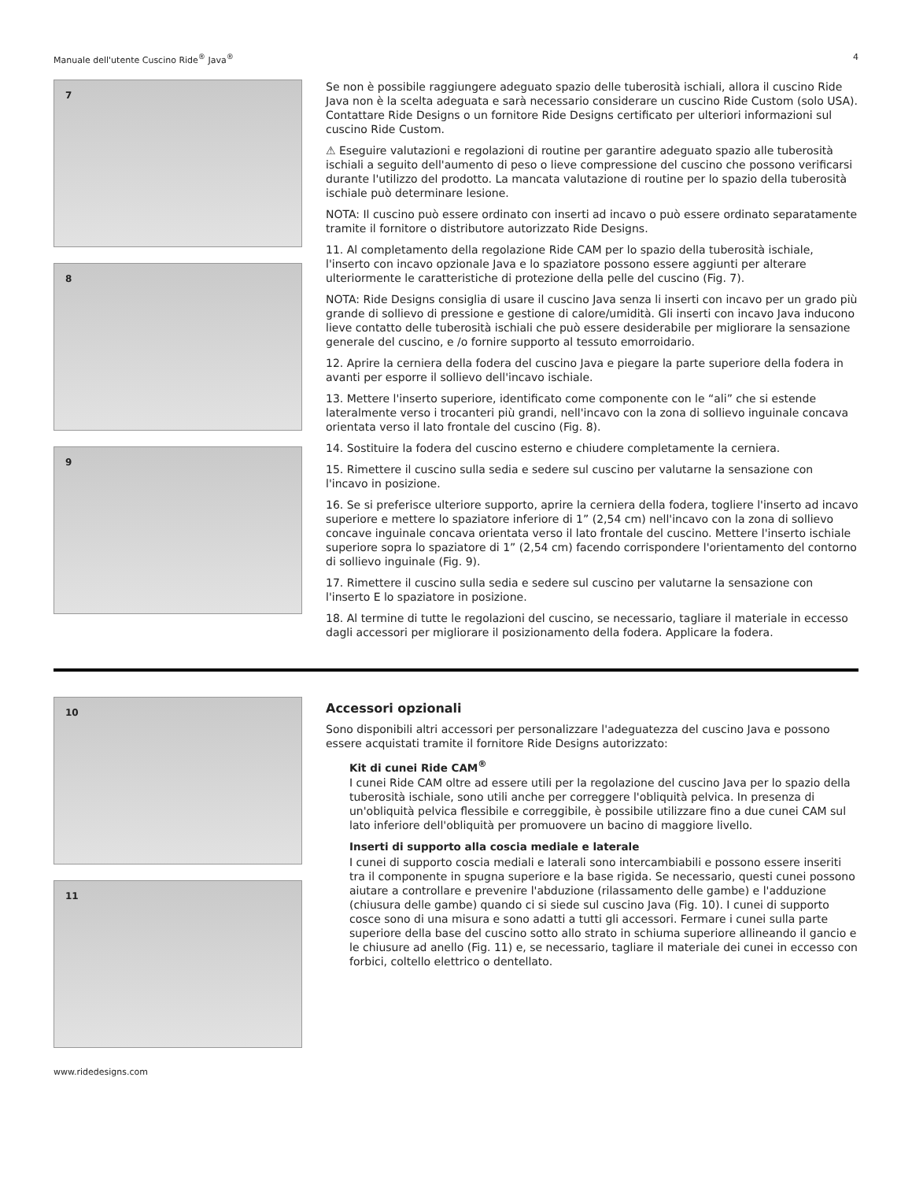Manuale dell'utente Cuscino Ride<sup>®</sup> Java<sup>®</sup> 4
7
8
9
Se non è possibile raggiungere adeguato spazio delle tuberosità ischiali, allora il cuscino Ride Java non è la scelta adeguata e sarà necessario considerare un cuscino Ride Custom (solo USA). Contattare Ride Designs o un fornitore Ride Designs certificato per ulteriori informazioni sul cuscino Ride Custom.
⚠ Eseguire valutazioni e regolazioni di routine per garantire adeguato spazio alle tuberosità ischiali a seguito dell'aumento di peso o lieve compressione del cuscino che possono verificarsi durante l'utilizzo del prodotto. La mancata valutazione di routine per lo spazio della tuberosità ischiale può determinare lesione.
NOTA: Il cuscino può essere ordinato con inserti ad incavo o può essere ordinato separatamente tramite il fornitore o distributore autorizzato Ride Designs.
11. Al completamento della regolazione Ride CAM per lo spazio della tuberosità ischiale, l'inserto con incavo opzionale Java e lo spaziatore possono essere aggiunti per alterare ulteriormente le caratteristiche di protezione della pelle del cuscino (Fig. 7).
NOTA: Ride Designs consiglia di usare il cuscino Java senza li inserti con incavo per un grado più grande di sollievo di pressione e gestione di calore/umidità. Gli inserti con incavo Java inducono lieve contatto delle tuberosità ischiali che può essere desiderabile per migliorare la sensazione generale del cuscino, e /o fornire supporto al tessuto emorroidario.
12. Aprire la cerniera della fodera del cuscino Java e piegare la parte superiore della fodera in avanti per esporre il sollievo dell'incavo ischiale.
13. Mettere l'inserto superiore, identificato come componente con le “ali” che si estende lateralmente verso i trocanteri più grandi, nell'incavo con la zona di sollievo inguinale concava orientata verso il lato frontale del cuscino (Fig. 8).
14. Sostituire la fodera del cuscino esterno e chiudere completamente la cerniera.
15. Rimettere il cuscino sulla sedia e sedere sul cuscino per valutarne la sensazione con l'incavo in posizione.
16. Se si preferisce ulteriore supporto, aprire la cerniera della fodera, togliere l'inserto ad incavo superiore e mettere lo spaziatore inferiore di 1” (2,54 cm) nell'incavo con la zona di sollievo concave inguinale concava orientata verso il lato frontale del cuscino. Mettere l'inserto ischiale superiore sopra lo spaziatore di 1” (2,54 cm) facendo corrispondere l'orientamento del contorno di sollievo inguinale (Fig. 9).
17. Rimettere il cuscino sulla sedia e sedere sul cuscino per valutarne la sensazione con l'inserto E lo spaziatore in posizione.
18. Al termine di tutte le regolazioni del cuscino, se necessario, tagliare il materiale in eccesso dagli accessori per migliorare il posizionamento della fodera. Applicare la fodera.
10
11
Accessori opzionali
Sono disponibili altri accessori per personalizzare l'adeguatezza del cuscino Java e possono essere acquistati tramite il fornitore Ride Designs autorizzato:
Kit di cunei Ride CAM<sup>®</sup>
I cunei Ride CAM oltre ad essere utili per la regolazione del cuscino Java per lo spazio della tuberosità ischiale, sono utili anche per correggere l'obliquità pelvica. In presenza di un'obliquità pelvica flessibile e correggibile, è possibile utilizzare fino a due cunei CAM sul lato inferiore dell'obliquità per promuovere un bacino di maggiore livello.
Inserti di supporto alla coscia mediale e laterale
I cunei di supporto coscia mediali e laterali sono intercambiabili e possono essere inseriti tra il componente in spugna superiore e la base rigida. Se necessario, questi cunei possono aiutare a controllare e prevenire l'abduzione (rilassamento delle gambe) e l'adduzione (chiusura delle gambe) quando ci si siede sul cuscino Java (Fig. 10). I cunei di supporto cosce sono di una misura e sono adatti a tutti gli accessori. Fermare i cunei sulla parte superiore della base del cuscino sotto allo strato in schiuma superiore allineando il gancio e le chiusure ad anello (Fig. 11) e, se necessario, tagliare il materiale dei cunei in eccesso con forbici, coltello elettrico o dentellato.
www.ridedesigns.com